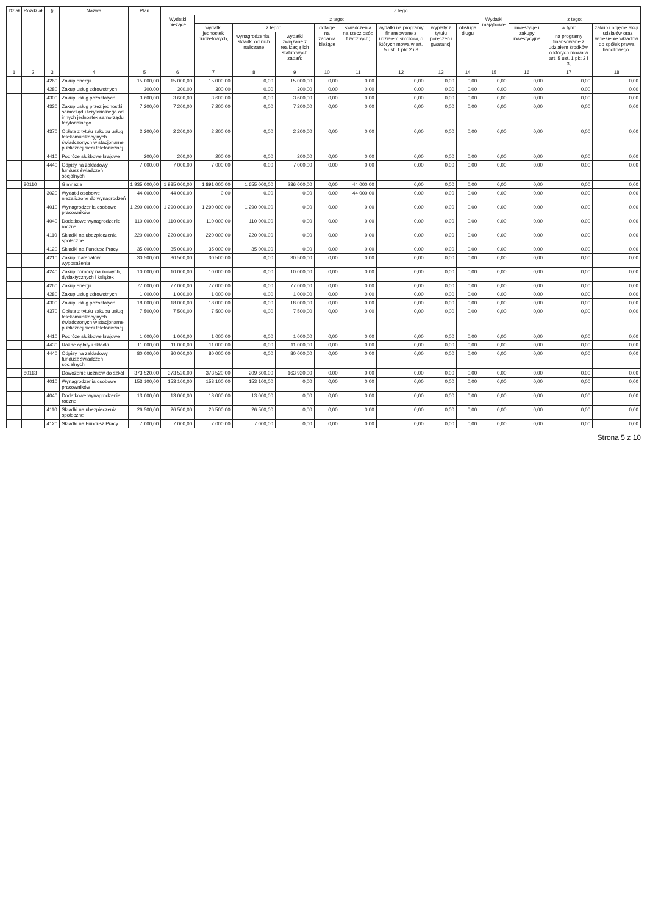| Dział | Rozdział | § | Nazwa | Plan | Z tego | | | | | | | | | | | | |
| --- | --- | --- | --- | --- | --- | --- | --- | --- | --- | --- | --- | --- | --- | --- | --- | --- | --- |
| | | | | | Wydatki bieżące | z tego: | | | | | | | | Wydatki majątkowe | z tego: | | |
| | | | | | | wydatki jednostek budżetowych, | z tego: | | dotacje na zadania bieżące | świadczenia na rzecz osób fizycznych; | wydatki na programy finansowane z udziałem środków, o których mowa w art. 5 ust. 1 pkt 2 i 3 | wypłaty z tytułu poręczeń i gwarancji | obsługa długu | | inwestycje i zakupy inwestycyjne | w tym: | zakup i objęcie akcji i udziałów oraz wniesienie wkładów do spółek prawa handlowego. |
| | | | | | | | wynagrodzenia i składki od nich naliczane | wydatki związane z realizacją ich statutowych zadań; | | | | | | | | na programy finansowane z udziałem środków, o których mowa w art. 5 ust. 1 pkt 2 i 3, | |
| 1 | 2 | 3 | 4 | 5 | 6 | 7 | 8 | 9 | 10 | 11 | 12 | 13 | 14 | 15 | 16 | 17 | 18 |
| | | 4260 | Zakup energii | 15 000,00 | 15 000,00 | 15 000,00 | 0,00 | 15 000,00 | 0,00 | 0,00 | 0,00 | 0,00 | 0,00 | 0,00 | 0,00 | 0,00 | 0,00 |
| | | 4280 | Zakup usług zdrowotnych | 300,00 | 300,00 | 300,00 | 0,00 | 300,00 | 0,00 | 0,00 | 0,00 | 0,00 | 0,00 | 0,00 | 0,00 | 0,00 | 0,00 |
| | | 4300 | Zakup usług pozostałych | 3 600,00 | 3 600,00 | 3 600,00 | 0,00 | 3 600,00 | 0,00 | 0,00 | 0,00 | 0,00 | 0,00 | 0,00 | 0,00 | 0,00 | 0,00 |
| | | 4330 | Zakup usług przez jednostki samorządu terytorialnego od innych jednostek samorządu terytorialnego | 7 200,00 | 7 200,00 | 7 200,00 | 0,00 | 7 200,00 | 0,00 | 0,00 | 0,00 | 0,00 | 0,00 | 0,00 | 0,00 | 0,00 | 0,00 |
| | | 4370 | Opłata z tytułu zakupu usług telekomunikacyjnych świadczonych w stacjonarnej publicznej sieci telefonicznej. | 2 200,00 | 2 200,00 | 2 200,00 | 0,00 | 2 200,00 | 0,00 | 0,00 | 0,00 | 0,00 | 0,00 | 0,00 | 0,00 | 0,00 | 0,00 |
| | | 4410 | Podróże służbowe krajowe | 200,00 | 200,00 | 200,00 | 0,00 | 200,00 | 0,00 | 0,00 | 0,00 | 0,00 | 0,00 | 0,00 | 0,00 | 0,00 | 0,00 |
| | | 4440 | Odpisy na zakładowy fundusz świadczeń socjalnych | 7 000,00 | 7 000,00 | 7 000,00 | 0,00 | 7 000,00 | 0,00 | 0,00 | 0,00 | 0,00 | 0,00 | 0,00 | 0,00 | 0,00 | 0,00 |
| | 80110 | | Gimnazja | 1 935 000,00 | 1 935 000,00 | 1 891 000,00 | 1 655 000,00 | 236 000,00 | 0,00 | 44 000,00 | 0,00 | 0,00 | 0,00 | 0,00 | 0,00 | 0,00 | 0,00 |
| | | 3020 | Wydatki osobowe niezaliczone do wynagrodzeń | 44 000,00 | 44 000,00 | 0,00 | 0,00 | 0,00 | 0,00 | 44 000,00 | 0,00 | 0,00 | 0,00 | 0,00 | 0,00 | 0,00 | 0,00 |
| | | 4010 | Wynagrodzenia osobowe pracowników | 1 290 000,00 | 1 290 000,00 | 1 290 000,00 | 1 290 000,00 | 0,00 | 0,00 | 0,00 | 0,00 | 0,00 | 0,00 | 0,00 | 0,00 | 0,00 | 0,00 |
| | | 4040 | Dodatkowe wynagrodzenie roczne | 110 000,00 | 110 000,00 | 110 000,00 | 110 000,00 | 0,00 | 0,00 | 0,00 | 0,00 | 0,00 | 0,00 | 0,00 | 0,00 | 0,00 | 0,00 |
| | | 4110 | Składki na ubezpieczenia społeczne | 220 000,00 | 220 000,00 | 220 000,00 | 220 000,00 | 0,00 | 0,00 | 0,00 | 0,00 | 0,00 | 0,00 | 0,00 | 0,00 | 0,00 | 0,00 |
| | | 4120 | Składki na Fundusz Pracy | 35 000,00 | 35 000,00 | 35 000,00 | 35 000,00 | 0,00 | 0,00 | 0,00 | 0,00 | 0,00 | 0,00 | 0,00 | 0,00 | 0,00 | 0,00 |
| | | 4210 | Zakup materiałów i wyposażenia | 30 500,00 | 30 500,00 | 30 500,00 | 0,00 | 30 500,00 | 0,00 | 0,00 | 0,00 | 0,00 | 0,00 | 0,00 | 0,00 | 0,00 | 0,00 |
| | | 4240 | Zakup pomocy naukowych, dydaktycznych i książek | 10 000,00 | 10 000,00 | 10 000,00 | 0,00 | 10 000,00 | 0,00 | 0,00 | 0,00 | 0,00 | 0,00 | 0,00 | 0,00 | 0,00 | 0,00 |
| | | 4260 | Zakup energii | 77 000,00 | 77 000,00 | 77 000,00 | 0,00 | 77 000,00 | 0,00 | 0,00 | 0,00 | 0,00 | 0,00 | 0,00 | 0,00 | 0,00 | 0,00 |
| | | 4280 | Zakup usług zdrowotnych | 1 000,00 | 1 000,00 | 1 000,00 | 0,00 | 1 000,00 | 0,00 | 0,00 | 0,00 | 0,00 | 0,00 | 0,00 | 0,00 | 0,00 | 0,00 |
| | | 4300 | Zakup usług pozostałych | 18 000,00 | 18 000,00 | 18 000,00 | 0,00 | 18 000,00 | 0,00 | 0,00 | 0,00 | 0,00 | 0,00 | 0,00 | 0,00 | 0,00 | 0,00 |
| | | 4370 | Opłata z tytułu zakupu usług telekomunikacyjnych świadczonych w stacjonarnej publicznej sieci telefonicznej. | 7 500,00 | 7 500,00 | 7 500,00 | 0,00 | 7 500,00 | 0,00 | 0,00 | 0,00 | 0,00 | 0,00 | 0,00 | 0,00 | 0,00 | 0,00 |
| | | 4410 | Podróże służbowe krajowe | 1 000,00 | 1 000,00 | 1 000,00 | 0,00 | 1 000,00 | 0,00 | 0,00 | 0,00 | 0,00 | 0,00 | 0,00 | 0,00 | 0,00 | 0,00 |
| | | 4430 | Różne opłaty i składki | 11 000,00 | 11 000,00 | 11 000,00 | 0,00 | 11 000,00 | 0,00 | 0,00 | 0,00 | 0,00 | 0,00 | 0,00 | 0,00 | 0,00 | 0,00 |
| | | 4440 | Odpisy na zakładowy fundusz świadczeń socjalnych | 80 000,00 | 80 000,00 | 80 000,00 | 0,00 | 80 000,00 | 0,00 | 0,00 | 0,00 | 0,00 | 0,00 | 0,00 | 0,00 | 0,00 | 0,00 |
| | 80113 | | Dowożenie uczniów do szkół | 373 520,00 | 373 520,00 | 373 520,00 | 209 600,00 | 163 920,00 | 0,00 | 0,00 | 0,00 | 0,00 | 0,00 | 0,00 | 0,00 | 0,00 | 0,00 |
| | | 4010 | Wynagrodzenia osobowe pracowników | 153 100,00 | 153 100,00 | 153 100,00 | 153 100,00 | 0,00 | 0,00 | 0,00 | 0,00 | 0,00 | 0,00 | 0,00 | 0,00 | 0,00 | 0,00 |
| | | 4040 | Dodatkowe wynagrodzenie roczne | 13 000,00 | 13 000,00 | 13 000,00 | 13 000,00 | 0,00 | 0,00 | 0,00 | 0,00 | 0,00 | 0,00 | 0,00 | 0,00 | 0,00 | 0,00 |
| | | 4110 | Składki na ubezpieczenia społeczne | 26 500,00 | 26 500,00 | 26 500,00 | 26 500,00 | 0,00 | 0,00 | 0,00 | 0,00 | 0,00 | 0,00 | 0,00 | 0,00 | 0,00 | 0,00 |
| | | 4120 | Składki na Fundusz Pracy | 7 000,00 | 7 000,00 | 7 000,00 | 7 000,00 | 0,00 | 0,00 | 0,00 | 0,00 | 0,00 | 0,00 | 0,00 | 0,00 | 0,00 | 0,00 |
Strona 5 z 10